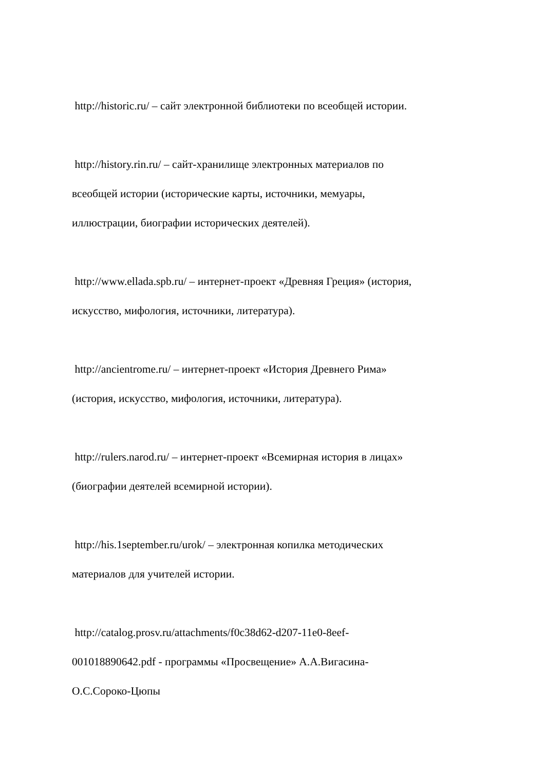http://historic.ru/ – сайт электронной библиотеки по всеобщей истории.
http://history.rin.ru/ – сайт-хранилище электронных материалов по
всеобщей истории (исторические карты, источники, мемуары,
иллюстрации, биографии исторических деятелей).
http://www.ellada.spb.ru/ – интернет-проект «Древняя Греция» (история,
искусство, мифология, источники, литература).
http://ancientrome.ru/ – интернет-проект «История Древнего Рима»
(история, искусство, мифология, источники, литература).
http://rulers.narod.ru/ – интернет-проект «Всемирная история в лицах»
(биографии деятелей всемирной истории).
http://his.1september.ru/urok/ – электронная копилка методических
материалов для учителей истории.
http://catalog.prosv.ru/attachments/f0c38d62-d207-11e0-8eef-
001018890642.pdf - программы «Просвещение» А.А.Вигасина-
О.С.Сороко-Цюпы